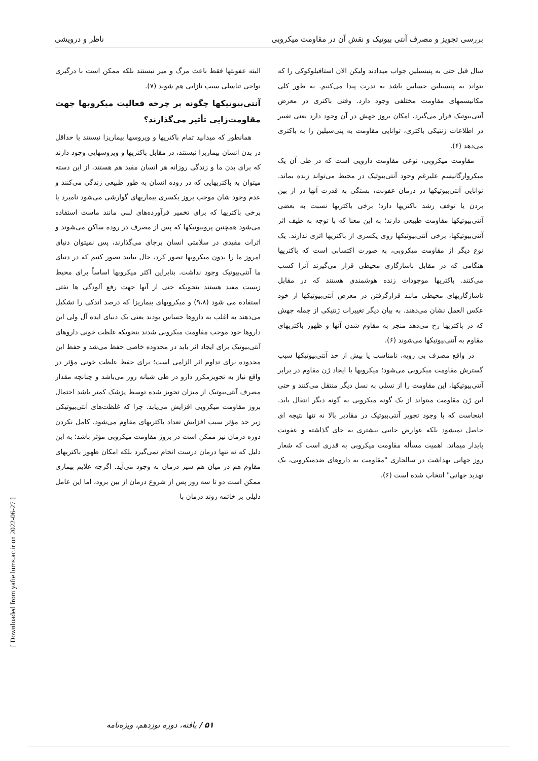بررسی تجویز و مصرف آنتی بیوتیک و نقش آن در مقاومت میکروبی ناظر و درویشی
سال قبل حتی به پنیسیلین جواب میدادند ولیکن الان استافیلوکوکی را که بتواند به پنیسیلین حساس باشد به ندرت پیدا می‌کنیم. به طور کلی مکانیسمهای مقاومت مختلفی وجود دارد. وقتی باکتری در معرض آنتی‌بیوتیک قرار می‌گیرد، امکان بروز جهش در آن وجود دارد یعنی تغییر در اطلاعات ژنتیکی باکتری، توانایی مقاومت به پنی‌سیلین را به باکتری می‌دهد (۶).
مقاومت میکروبی، نوعی مقاومت دارویی است که در طی آن یک میکروارگانیسم علیرغم وجود آنتی‌بیوتیک در محیط می‌تواند زنده بماند. توانایی آنتی‌بیوتیکها در درمان عفونت، بستگی به قدرت آنها در از بین بردن یا توقف رشد باکتریها دارد؛ برخی باکتریها نسبت به بعضی آنتی‌بیوتیکها مقاومت طبیعی دارند؛ به این معنا که با توجه به طیف اثر آنتی‌بیوتیکها، برخی آنتی‌بیوتیکها روی یکسری از باکتریها اثری ندارند. یک نوع دیگر از مقاومت میکروبی، به صورت اکتسابی است که باکتریها هنگامی که در مقابل ناسازگاری محیطی قرار می‌گیرند آنرا کسب می‌کنند. باکتریها موجودات زنده هوشمندی هستند که در مقابل ناسازگاریهای محیطی مانند قرارگرفتن در معرض آنتی‌بیوتیکها از خود عکس العمل نشان می‌دهند. به بیان دیگر تغییرات ژنتیکی از جمله جهش که در باکتریها رخ می‌دهد منجر به مقاوم شدن آنها و ظهور باکتریهای مقاوم به آنتی‌بیوتیکها می‌شوند (۶).
در واقع مصرف بی رویه، نامناسب یا بیش از حد آنتی‌بیوتیکها سبب گسترش مقاومت میکروبی می‌شود؛ میکروبها با ایجاد ژن مقاوم در برابر آنتی‌بیوتیکها، این مقاومت را از نسلی به نسل دیگر منتقل می‌کنند و حتی این ژن مقاومت میتواند از یک گونه میکروبی به گونه دیگر انتقال یابد. اینجاست که با وجود تجویز آنتی‌بیوتیک در مقادیر بالا نه تنها نتیجه ای حاصل نمیشود بلکه عوارض جانبی بیشتری به جای گذاشته و عفونت پایدار میماند. اهمیت مسأله مقاومت میکروبی به قدری است که شعار روز جهانی بهداشت در سالجاری "مقاومت به داروهای ضدمیکروبی، یک تهدید جهانی" انتخاب شده است (۶).
البته عفونتها فقط باعث مرگ و میر نیستند بلکه ممکن است با درگیری نواحی تناسلی سبب نازایی هم شوند (۷).
آنتی‌بیوتیکها چگونه بر چرخه فعالیت میکروبها جهت مقاومت‌زایی تأثیر می‌گذارند؟
همانطور که میدانید تمام باکتریها و ویروسها بیماریزا نیستند یا حداقل در بدن انسان بیماریزا نیستند، در مقابل باکتریها و ویروسهایی وجود دارند که برای بدن ما و زندگی روزانه هر انسان مفید هم هستند، از این دسته میتوان به باکتریهایی که در روده انسان به طور طبیعی زندگی می‌کنند و عدم وجود شان موجب بروز یکسری بیماریهای گوارشی می‌شود نامبرد یا برخی باکتریها که برای تخمیر فرآورده‌های لبنی مانند ماست استفاده می‌شود همچنین پروبیوتیکها که پس از مصرف در روده ساکن می‌شوند و اثرات مفیدی در سلامتی انسان برجای می‌گذارند، پس نمیتوان دنیای امروز ما را بدون میکروبها تصور کرد، حال بیایید تصور کنیم که در دنیای ما آنتی‌بیوتیک وجود نداشت. بنابراین اکثر میکروبها اساساً برای محیط زیست مفید هستند بنحویکه حتی از آنها جهت رفع آلودگی ها نفتی استفاده می شود (۹،۸) و میکروبهای بیماریزا که درصد اندکی را تشکیل می‌دهند به اغلب به داروها حساس بودند یعنی یک دنیای ایده آل ولی این داروها خود موجب مقاومت میکروبی شدند بنحویکه غلظت خونی داروهای آنتی‌بیوتیک برای ایجاد اثر باید در محدوده خاصی حفظ می‌شد و حفظ این محدوده برای تداوم اثر الزامی است؛ برای حفظ غلظت خونی مؤثر در واقع نیاز به تجویزمکرر دارو در طی شبانه روز می‌باشد و چنانچه مقدار مصرف آنتی‌بیوتیک از میزان تجویز شده توسط پزشک کمتر باشد احتمال بروز مقاومت میکروبی افزایش می‌یابد. چرا که غلظت‌های آنتی‌بیوتیکی زیر حد مؤثر سبب افزایش تعداد باکتریهای مقاوم می‌شود. کامل نکردن دوره درمان نیز ممکن است در بروز مقاومت میکروبی مؤثر باشد؛ به این دلیل که نه تنها درمان درست انجام نمی‌گیرد بلکه امکان ظهور باکتریهای مقاوم هم در میان هم سیر درمان به وجود می‌آید. اگرچه علایم بیماری ممکن است دو تا سه روز پس از شروع درمان از بین برود، اما این عامل دلیلی بر خاتمه روند درمان با
[ Downloaded from yafte.lums.ac.ir on 2022-06-27 ]
۵۱ / یافته، دوره نوزدهم، ویژه‌نامه